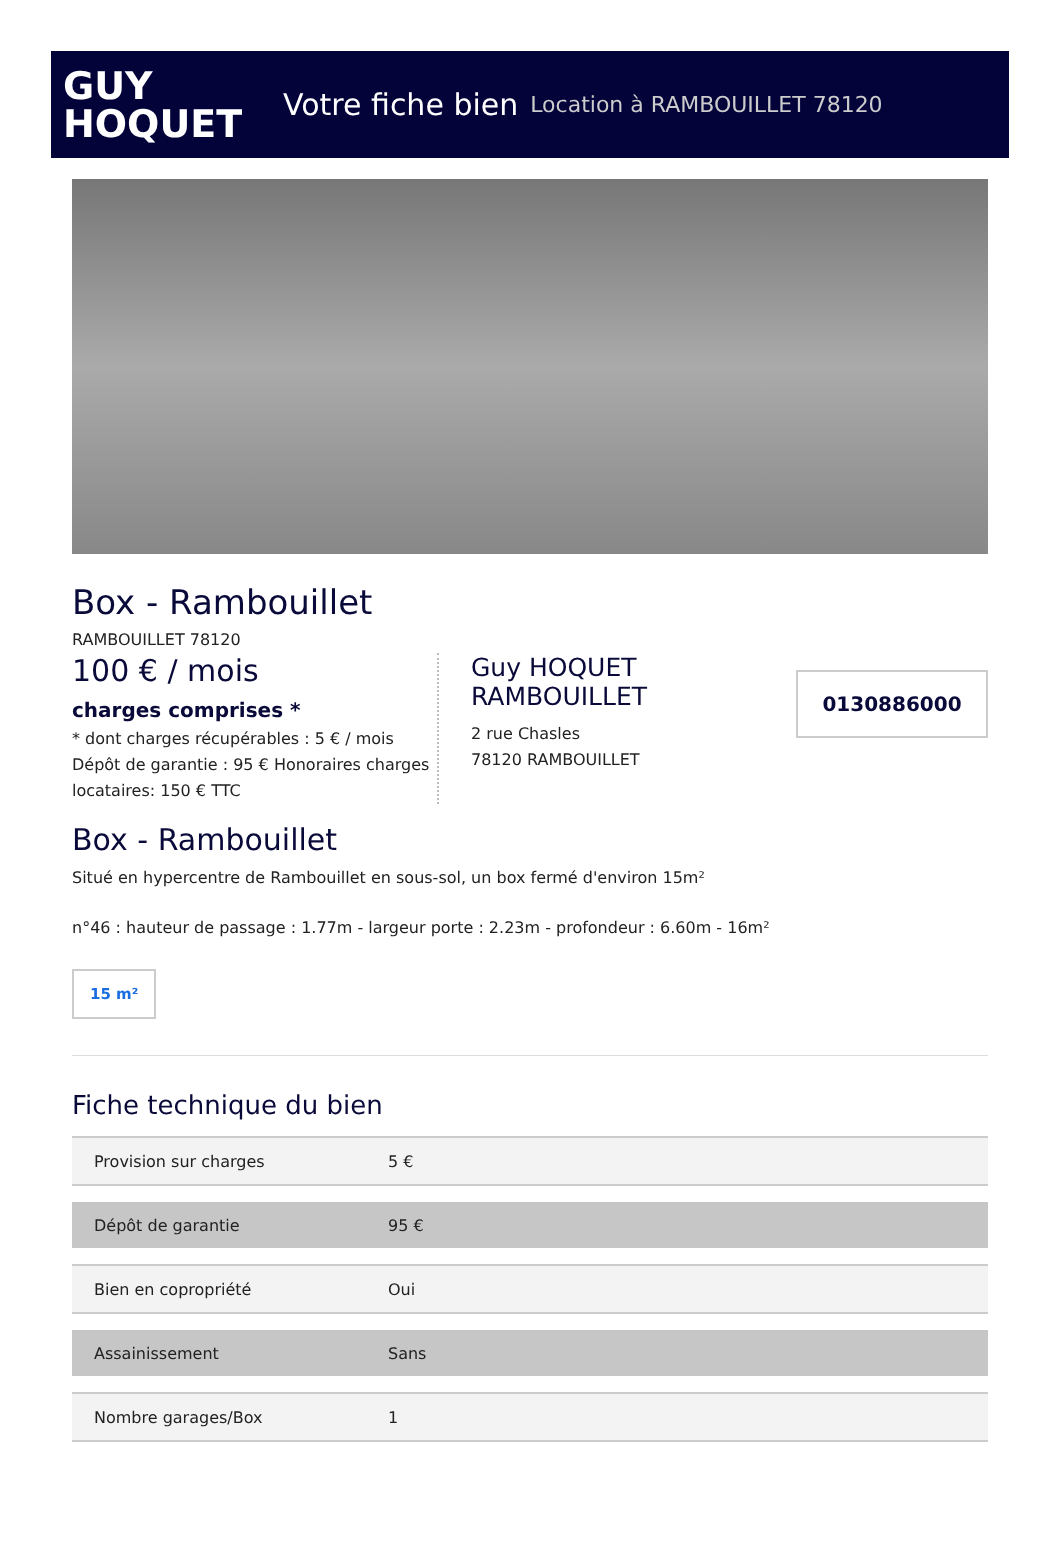GUY
HOQUET
Votre fiche bien Location à RAMBOUILLET 78120
Box - Rambouillet
RAMBOUILLET 78120
100 € / mois
charges comprises *
* dont charges récupérables : 5 € / mois
Dépôt de garantie : 95 € Honoraires charges locataires: 150 € TTC
Guy HOQUET RAMBOUILLET
2 rue Chasles
78120 RAMBOUILLET
0130886000
Box - Rambouillet
Situé en hypercentre de Rambouillet en sous-sol, un box fermé d'environ 15m²
n°46 : hauteur de passage : 1.77m - largeur porte : 2.23m - profondeur : 6.60m - 16m²
15 m²
Fiche technique du bien
| Provision sur charges | 5 € |
| Dépôt de garantie | 95 € |
| Bien en copropriété | Oui |
| Assainissement | Sans |
| Nombre garages/Box | 1 |